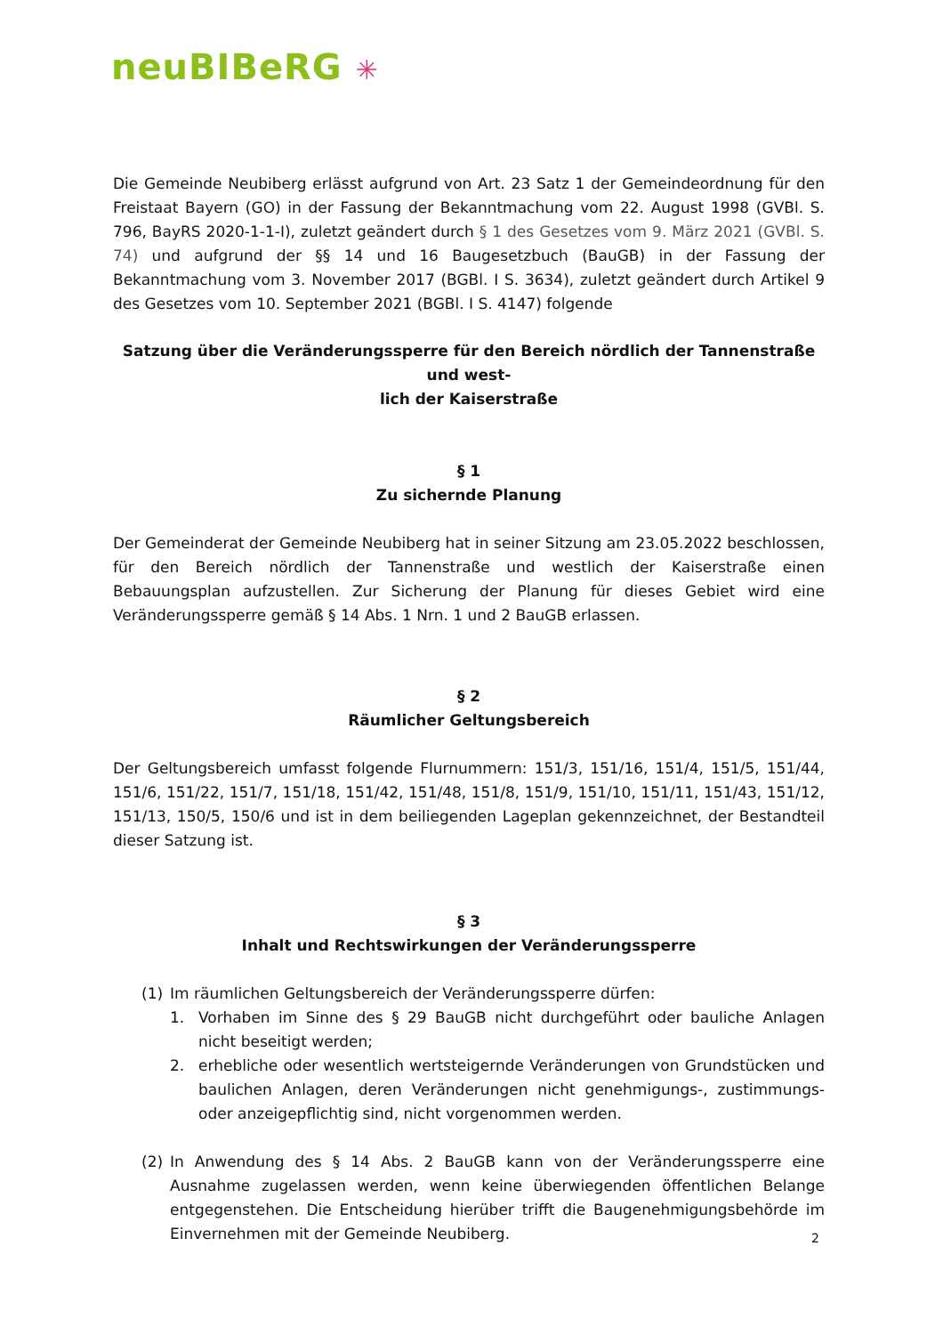neuBIBeRG ✳
Die Gemeinde Neubiberg erlässt aufgrund von Art. 23 Satz 1 der Gemeindeordnung für den Freistaat Bayern (GO) in der Fassung der Bekanntmachung vom 22. August 1998 (GVBl. S. 796, BayRS 2020-1-1-I), zuletzt geändert durch § 1 des Gesetzes vom 9. März 2021 (GVBl. S. 74) und aufgrund der §§ 14 und 16 Baugesetzbuch (BauGB) in der Fassung der Bekanntmachung vom 3. November 2017 (BGBl. I S. 3634), zuletzt geändert durch Artikel 9 des Gesetzes vom 10. September 2021 (BGBl. I S. 4147) folgende
Satzung über die Veränderungssperre für den Bereich nördlich der Tannenstraße und west-
lich der Kaiserstraße
§ 1
Zu sichernde Planung
Der Gemeinderat der Gemeinde Neubiberg hat in seiner Sitzung am 23.05.2022 beschlossen, für den Bereich nördlich der Tannenstraße und westlich der Kaiserstraße einen Bebauungsplan aufzustellen. Zur Sicherung der Planung für dieses Gebiet wird eine Veränderungssperre gemäß § 14 Abs. 1 Nrn. 1 und 2 BauGB erlassen.
§ 2
Räumlicher Geltungsbereich
Der Geltungsbereich umfasst folgende Flurnummern: 151/3, 151/16, 151/4, 151/5, 151/44, 151/6, 151/22, 151/7, 151/18, 151/42, 151/48, 151/8, 151/9, 151/10, 151/11, 151/43, 151/12, 151/13, 150/5, 150/6 und ist in dem beiliegenden Lageplan gekennzeichnet, der Bestandteil dieser Satzung ist.
§ 3
Inhalt und Rechtswirkungen der Veränderungssperre
(1) Im räumlichen Geltungsbereich der Veränderungssperre dürfen:
1. Vorhaben im Sinne des § 29 BauGB nicht durchgeführt oder bauliche Anlagen nicht beseitigt werden;
2. erhebliche oder wesentlich wertsteigernde Veränderungen von Grundstücken und baulichen Anlagen, deren Veränderungen nicht genehmigungs-, zustimmungs- oder anzeigepflichtig sind, nicht vorgenommen werden.
(2) In Anwendung des § 14 Abs. 2 BauGB kann von der Veränderungssperre eine Ausnahme zugelassen werden, wenn keine überwiegenden öffentlichen Belange entgegenstehen. Die Entscheidung hierüber trifft die Baugenehmigungsbehörde im Einvernehmen mit der Gemeinde Neubiberg.
2